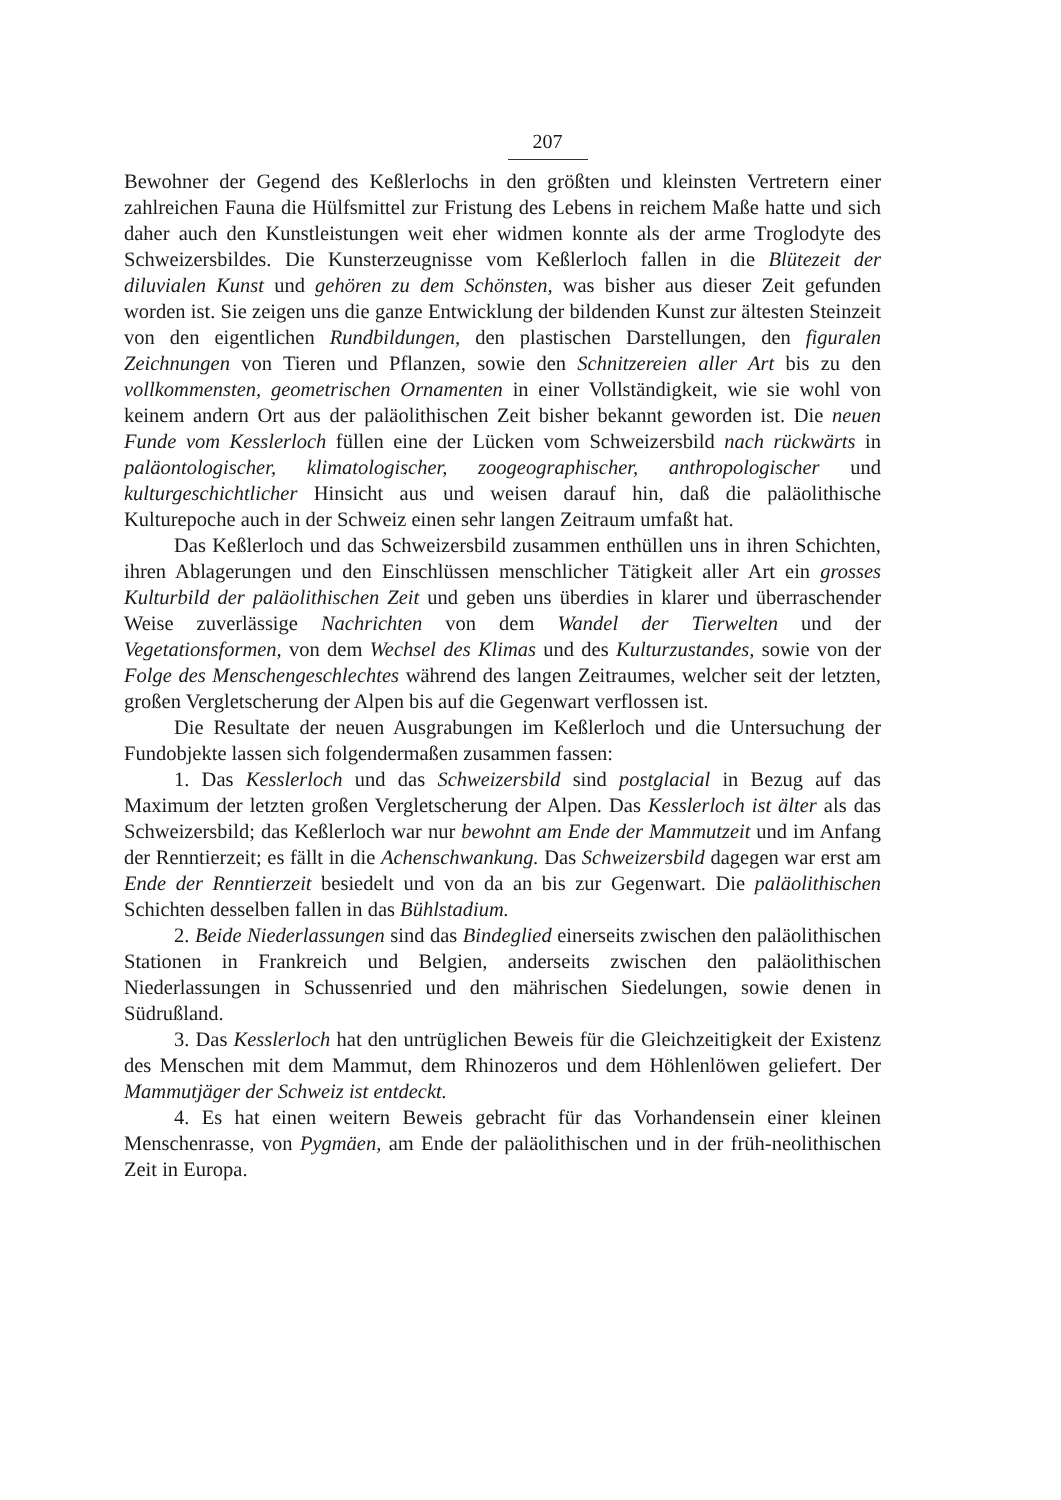207
Bewohner der Gegend des Keßlerlochs in den größten und kleinsten Vertretern einer zahlreichen Fauna die Hülfsmittel zur Fristung des Lebens in reichem Maße hatte und sich daher auch den Kunstleistungen weit eher widmen konnte als der arme Troglodyte des Schweizersbildes. Die Kunsterzeugnisse vom Keßlerloch fallen in die Blütezeit der diluvialen Kunst und gehören zu dem Schönsten, was bisher aus dieser Zeit gefunden worden ist. Sie zeigen uns die ganze Entwicklung der bildenden Kunst zur ältesten Steinzeit von den eigentlichen Rundbildungen, den plastischen Darstellungen, den figuralen Zeichnungen von Tieren und Pflanzen, sowie den Schnitzereien aller Art bis zu den vollkommensten, geometrischen Ornamenten in einer Vollständigkeit, wie sie wohl von keinem andern Ort aus der paläolithischen Zeit bisher bekannt geworden ist. Die neuen Funde vom Kesslerloch füllen eine der Lücken vom Schweizersbild nach rückwärts in paläontologischer, klimatologischer, zoogeographischer, anthropologischer und kulturgeschichtlicher Hinsicht aus und weisen darauf hin, daß die paläolithische Kulturepoche auch in der Schweiz einen sehr langen Zeitraum umfaßt hat.
Das Keßlerloch und das Schweizersbild zusammen enthüllen uns in ihren Schichten, ihren Ablagerungen und den Einschlüssen menschlicher Tätigkeit aller Art ein grosses Kulturbild der paläolithischen Zeit und geben uns überdies in klarer und überraschender Weise zuverlässige Nachrichten von dem Wandel der Tierwelten und der Vegetationsformen, von dem Wechsel des Klimas und des Kulturzustandes, sowie von der Folge des Menschengeschlechtes während des langen Zeitraumes, welcher seit der letzten, großen Vergletscherung der Alpen bis auf die Gegenwart verflossen ist.
Die Resultate der neuen Ausgrabungen im Keßlerloch und die Untersuchung der Fundobjekte lassen sich folgendermaßen zusammen fassen:
1. Das Kesslerloch und das Schweizersbild sind postglacial in Bezug auf das Maximum der letzten großen Vergletscherung der Alpen. Das Kesslerloch ist älter als das Schweizersbild; das Keßlerloch war nur bewohnt am Ende der Mammutzeit und im Anfang der Renntierzeit; es fällt in die Achenschwankung. Das Schweizersbild dagegen war erst am Ende der Renntierzeit besiedelt und von da an bis zur Gegenwart. Die paläolithischen Schichten desselben fallen in das Bühlstadium.
2. Beide Niederlassungen sind das Bindeglied einerseits zwischen den paläolithischen Stationen in Frankreich und Belgien, anderseits zwischen den paläolithischen Niederlassungen in Schussenried und den mährischen Siedelungen, sowie denen in Südrußland.
3. Das Kesslerloch hat den untrüglichen Beweis für die Gleichzeitigkeit der Existenz des Menschen mit dem Mammut, dem Rhinozeros und dem Höhlenlöwen geliefert. Der Mammutjäger der Schweiz ist entdeckt.
4. Es hat einen weitern Beweis gebracht für das Vorhandensein einer kleinen Menschenrasse, von Pygmäen, am Ende der paläolithischen und in der früh-neolithischen Zeit in Europa.